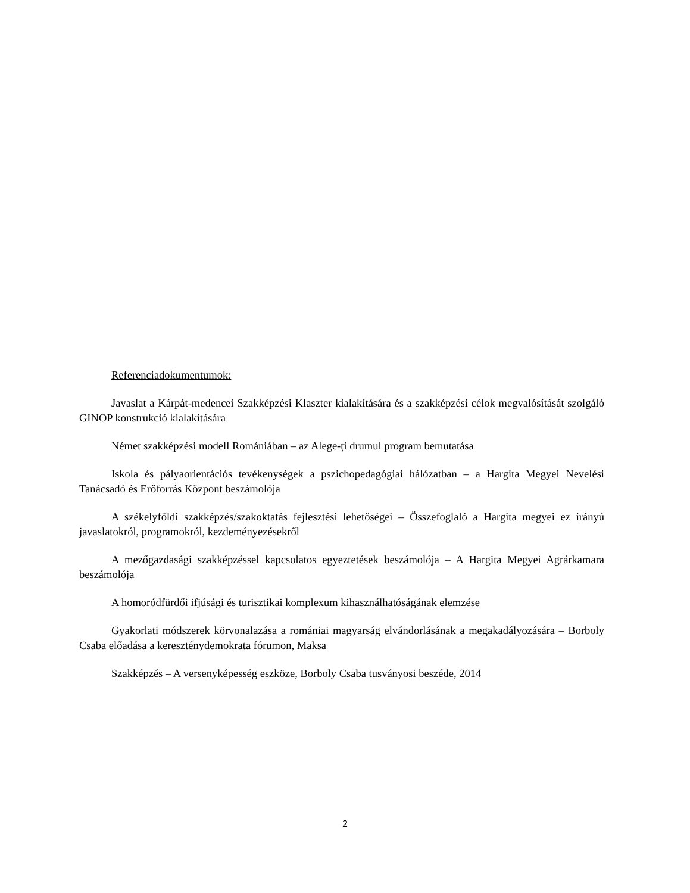Referenciadokumentumok:
Javaslat a Kárpát-medencei Szakképzési Klaszter kialakítására és a szakképzési célok megvalósítását szolgáló GINOP konstrukció kialakítására
Német szakképzési modell Romániában – az Alege-ți drumul program bemutatása
Iskola és pályaorientációs tevékenységek a pszichopedagógiai hálózatban – a Hargita Megyei Nevelési Tanácsadó és Erőforrás Központ beszámolója
A székelyföldi szakképzés/szakoktatás fejlesztési lehetőségei – Összefoglaló a Hargita megyei ez irányú javaslatokról, programokról, kezdeményezésekről
A mezőgazdasági szakképzéssel kapcsolatos egyeztetések beszámolója – A Hargita Megyei Agrárkamara beszámolója
A homoródfürdői ifjúsági és turisztikai komplexum kihasználhatóságának elemzése
Gyakorlati módszerek körvonalazása a romániai magyarság elvándorlásának a megakadályozására – Borboly Csaba előadása a kereszténydemokrata fórumon, Maksa
Szakképzés – A versenyképesség eszköze, Borboly Csaba tusványosi beszéde, 2014
2